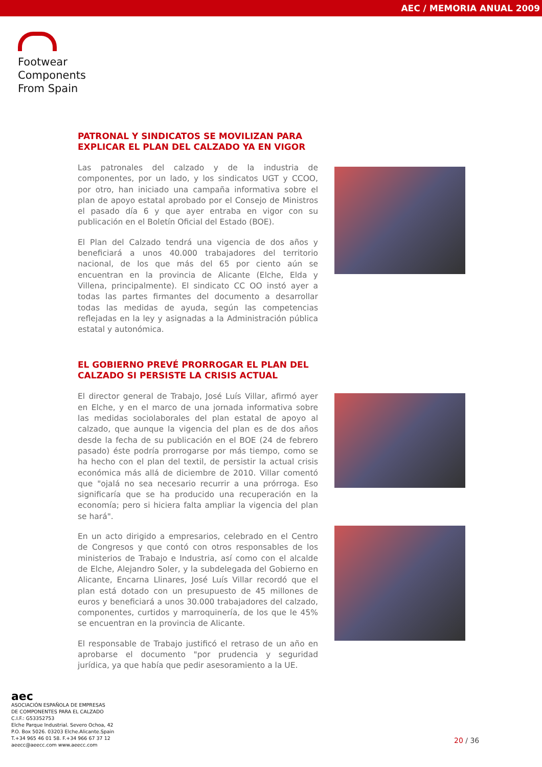AEC / MEMORIA ANUAL 2009
Footwear
Components
From Spain
PATRONAL Y SINDICATOS SE MOVILIZAN PARA EXPLICAR EL PLAN DEL CALZADO YA EN VIGOR
Las patronales del calzado y de la industria de componentes, por un lado, y los sindicatos UGT y CCOO, por otro, han iniciado una campaña informativa sobre el plan de apoyo estatal aprobado por el Consejo de Ministros el pasado día 6 y que ayer entraba en vigor con su publicación en el Boletín Oficial del Estado (BOE).
El Plan del Calzado tendrá una vigencia de dos años y beneficiará a unos 40.000 trabajadores del territorio nacional, de los que más del 65 por ciento aún se encuentran en la provincia de Alicante (Elche, Elda y Villena, principalmente). El sindicato CC OO instó ayer a todas las partes firmantes del documento a desarrollar todas las medidas de ayuda, según las competencias reflejadas en la ley y asignadas a la Administración pública estatal y autonómica.
EL GOBIERNO PREVÉ PRORROGAR EL PLAN DEL CALZADO SI PERSISTE LA CRISIS ACTUAL
El director general de Trabajo, José Luís Villar, afirmó ayer en Elche, y en el marco de una jornada informativa sobre las medidas sociolaborales del plan estatal de apoyo al calzado, que aunque la vigencia del plan es de dos años desde la fecha de su publicación en el BOE (24 de febrero pasado) éste podría prorrogarse por más tiempo, como se ha hecho con el plan del textil, de persistir la actual crisis económica más allá de diciembre de 2010. Villar comentó que "ojalá no sea necesario recurrir a una prórroga. Eso significaría que se ha producido una recuperación en la economía; pero si hiciera falta ampliar la vigencia del plan se hará".
En un acto dirigido a empresarios, celebrado en el Centro de Congresos y que contó con otros responsables de los ministerios de Trabajo e Industria, así como con el alcalde de Elche, Alejandro Soler, y la subdelegada del Gobierno en Alicante, Encarna Llinares, José Luís Villar recordó que el plan está dotado con un presupuesto de 45 millones de euros y beneficiará a unos 30.000 trabajadores del calzado, componentes, curtidos y marroquinería, de los que le 45% se encuentran en la provincia de Alicante.
El responsable de Trabajo justificó el retraso de un año en aprobarse el documento "por prudencia y seguridad jurídica, ya que había que pedir asesoramiento a la UE.
aec
ASOCIACIÓN ESPAÑOLA DE EMPRESAS
DE COMPONENTES PARA EL CALZADO
C.I.F.: G53352753
Elche Parque Industrial. Severo Ochoa, 42
P.O. Box 5026. 03203 Elche.Alicante.Spain
T.+34 965 46 01 58. F.+34 966 67 37 12
aeecc@aeecc.com www.aeecc.com
20 / 36